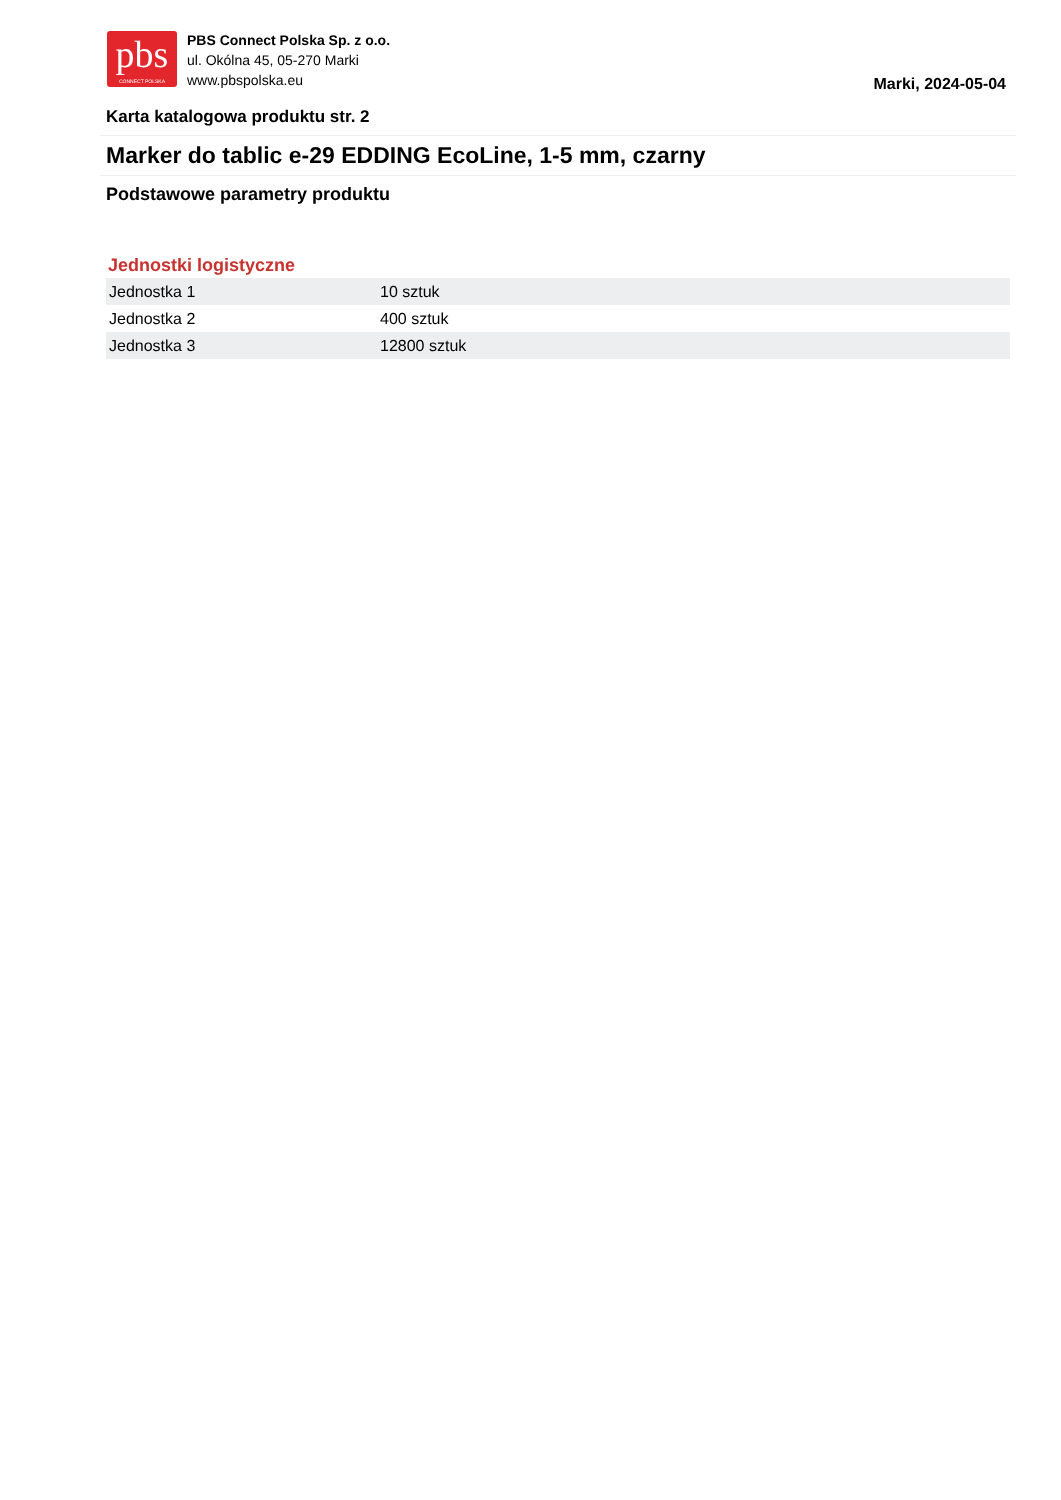pbs
CONNECT POLSKA
PBS Connect Polska Sp. z o.o.
ul. Okólna 45, 05-270 Marki
www.pbspolska.eu
Marki, 2024-05-04
Karta katalogowa produktu str. 2
Marker do tablic e-29 EDDING EcoLine, 1-5 mm, czarny
Podstawowe parametry produktu
Jednostki logistyczne
| Jednostka 1 | 10 sztuk |
| Jednostka 2 | 400 sztuk |
| Jednostka 3 | 12800 sztuk |